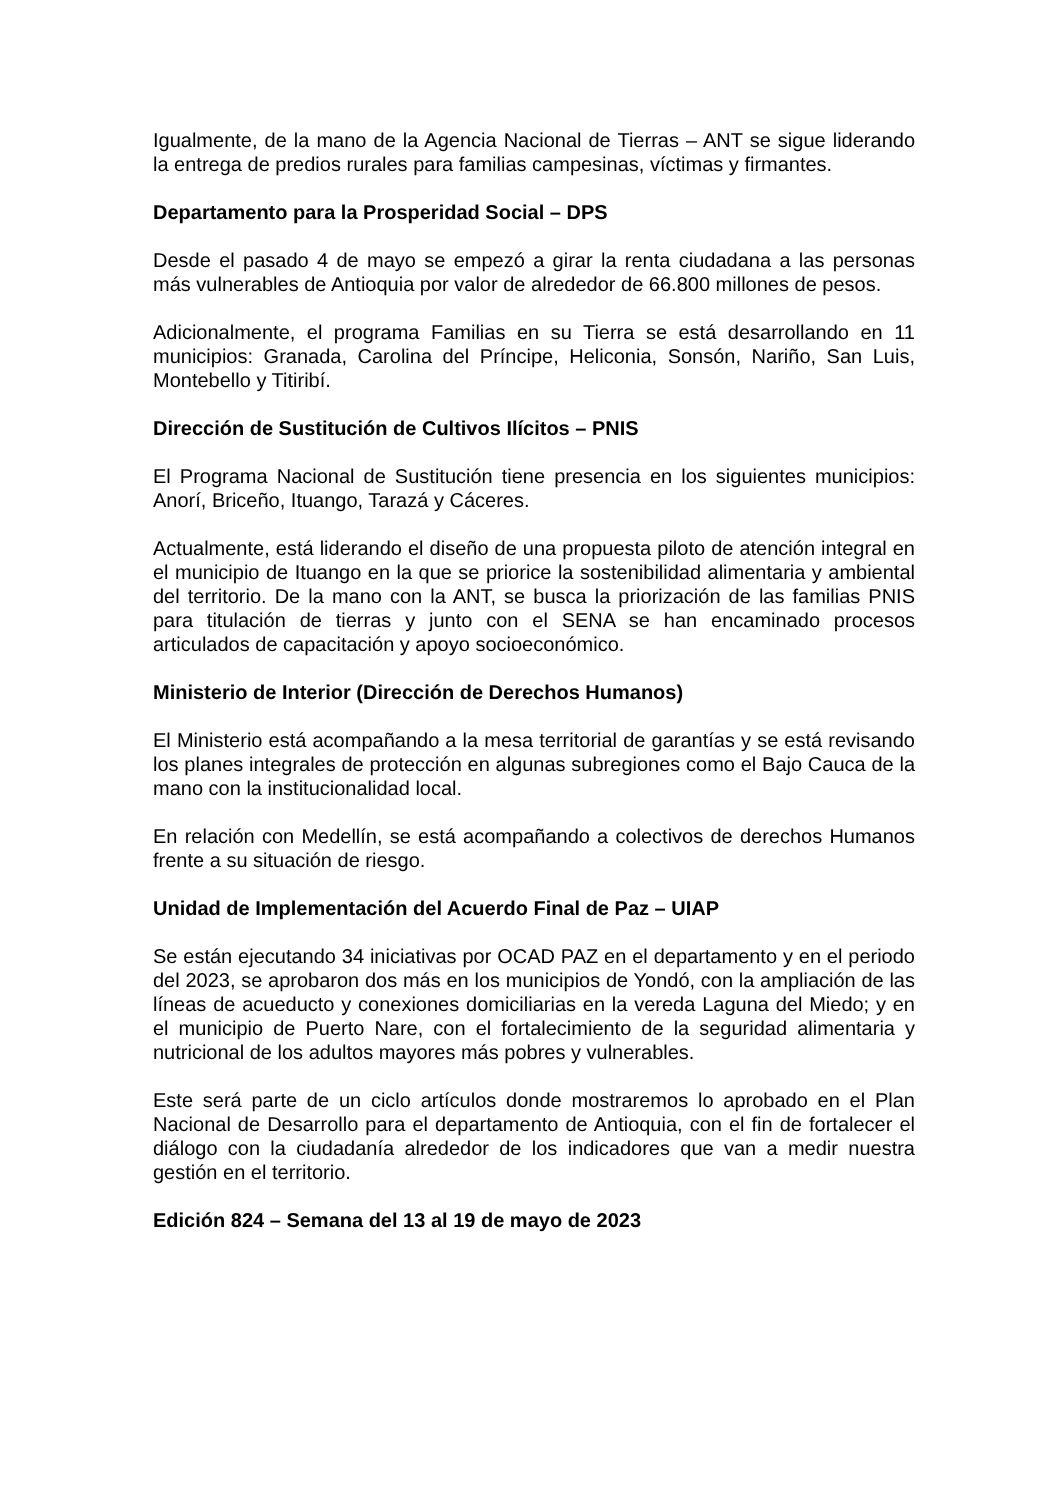Igualmente, de la mano de la Agencia Nacional de Tierras – ANT se sigue liderando la entrega de predios rurales para familias campesinas, víctimas y firmantes.
Departamento para la Prosperidad Social – DPS
Desde el pasado 4 de mayo se empezó a girar la renta ciudadana a las personas más vulnerables de Antioquia por valor de alrededor de 66.800 millones de pesos.
Adicionalmente, el programa Familias en su Tierra se está desarrollando en 11 municipios: Granada, Carolina del Príncipe, Heliconia, Sonsón, Nariño, San Luis, Montebello y Titiribí.
Dirección de Sustitución de Cultivos Ilícitos – PNIS
El Programa Nacional de Sustitución tiene presencia en los siguientes municipios: Anorí, Briceño, Ituango, Tarazá y Cáceres.
Actualmente, está liderando el diseño de una propuesta piloto de atención integral en el municipio de Ituango en la que se priorice la sostenibilidad alimentaria y ambiental del territorio. De la mano con la ANT, se busca la priorización de las familias PNIS para titulación de tierras y junto con el SENA se han encaminado procesos articulados de capacitación y apoyo socioeconómico.
Ministerio de Interior (Dirección de Derechos Humanos)
El Ministerio está acompañando a la mesa territorial de garantías y se está revisando los planes integrales de protección en algunas subregiones como el Bajo Cauca de la mano con la institucionalidad local.
En relación con Medellín, se está acompañando a colectivos de derechos Humanos frente a su situación de riesgo.
Unidad de Implementación del Acuerdo Final de Paz – UIAP
Se están ejecutando 34 iniciativas por OCAD PAZ en el departamento y en el periodo del 2023, se aprobaron dos más en los municipios de Yondó, con la ampliación de las líneas de acueducto y conexiones domiciliarias en la vereda Laguna del Miedo; y en el municipio de Puerto Nare, con el fortalecimiento de la seguridad alimentaria y nutricional de los adultos mayores más pobres y vulnerables.
Este será parte de un ciclo artículos donde mostraremos lo aprobado en el Plan Nacional de Desarrollo para el departamento de Antioquia, con el fin de fortalecer el diálogo con la ciudadanía alrededor de los indicadores que van a medir nuestra gestión en el territorio.
Edición 824 – Semana del 13 al 19 de mayo de 2023